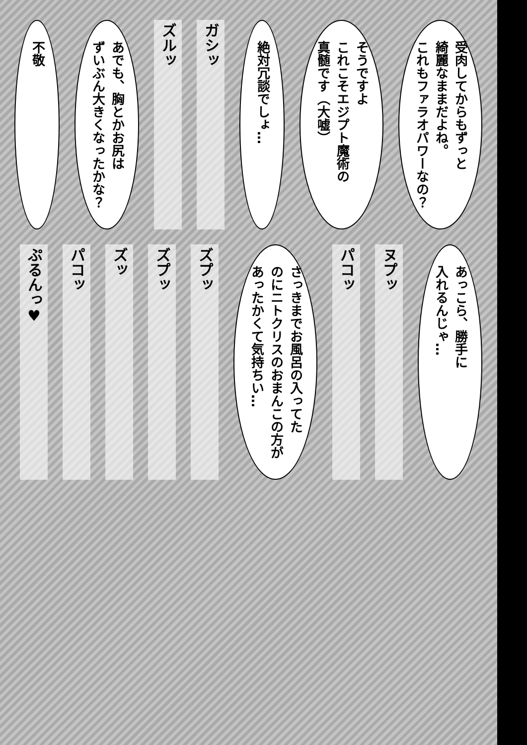受肉してからもずっと
綺麗なままだよね。
これもファラオパワーなの？
そうですよ
これこそエジプト魔術の
真髄です（大嘘）
絶対冗談でしょ…
ガシッ
ズルッ
あでも、胸とかお尻は
ずいぶん大きくなったかな？
不敬
あっこら、勝手に
入れるんじゃ…
ヌプッ
パコッ
さっきまでお風呂の入ってた
のにニトクリスのおまんこの方が
あったかくて気持ちい…
ズプッ
ズプッ
ズッ
パコッ
ぷるんっ♥